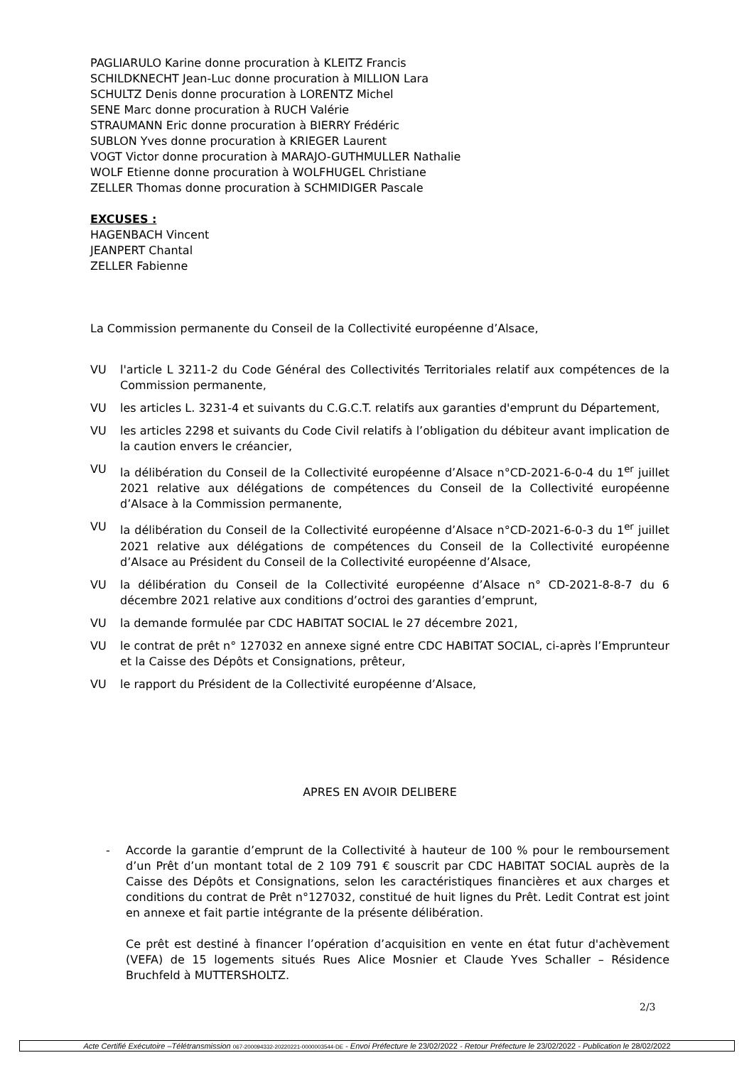PAGLIARULO Karine donne procuration à KLEITZ Francis
SCHILDKNECHT Jean-Luc donne procuration à MILLION Lara
SCHULTZ Denis donne procuration à LORENTZ Michel
SENE Marc donne procuration à RUCH Valérie
STRAUMANN Eric donne procuration à BIERRY Frédéric
SUBLON Yves donne procuration à KRIEGER Laurent
VOGT Victor donne procuration à MARAJO-GUTHMULLER Nathalie
WOLF Etienne donne procuration à WOLFHUGEL Christiane
ZELLER Thomas donne procuration à SCHMIDIGER Pascale
EXCUSES :
HAGENBACH Vincent
JEANPERT Chantal
ZELLER Fabienne
La Commission permanente du Conseil de la Collectivité européenne d’Alsace,
VU l'article L 3211-2 du Code Général des Collectivités Territoriales relatif aux compétences de la Commission permanente,
VU les articles L. 3231-4 et suivants du C.G.C.T. relatifs aux garanties d'emprunt du Département,
VU les articles 2298 et suivants du Code Civil relatifs à l’obligation du débiteur avant implication de la caution envers le créancier,
VU la délibération du Conseil de la Collectivité européenne d’Alsace n°CD-2021-6-0-4 du 1<sup>er</sup> juillet 2021 relative aux délégations de compétences du Conseil de la Collectivité européenne d’Alsace à la Commission permanente,
VU la délibération du Conseil de la Collectivité européenne d’Alsace n°CD-2021-6-0-3 du 1<sup>er</sup> juillet 2021 relative aux délégations de compétences du Conseil de la Collectivité européenne d’Alsace au Président du Conseil de la Collectivité européenne d’Alsace,
VU la délibération du Conseil de la Collectivité européenne d’Alsace n° CD-2021-8-8-7 du 6 décembre 2021 relative aux conditions d’octroi des garanties d’emprunt,
VU la demande formulée par CDC HABITAT SOCIAL le 27 décembre 2021,
VU le contrat de prêt n° 127032 en annexe signé entre CDC HABITAT SOCIAL, ci-après l’Emprunteur et la Caisse des Dépôts et Consignations, prêteur,
VU le rapport du Président de la Collectivité européenne d’Alsace,
APRES EN AVOIR DELIBERE
- Accorde la garantie d’emprunt de la Collectivité à hauteur de 100 % pour le remboursement d’un Prêt d’un montant total de 2 109 791 € souscrit par CDC HABITAT SOCIAL auprès de la Caisse des Dépôts et Consignations, selon les caractéristiques financières et aux charges et conditions du contrat de Prêt n°127032, constitué de huit lignes du Prêt. Ledit Contrat est joint en annexe et fait partie intégrante de la présente délibération.
Ce prêt est destiné à financer l’opération d’acquisition en vente en état futur d'achèvement (VEFA) de 15 logements situés Rues Alice Mosnier et Claude Yves Schaller – Résidence Bruchfeld à MUTTERSHOLTZ.
2/3
Acte Certifié Exécutoire –Télétransmission 067-200094332-20220221-0000003544-DE - Envoi Préfecture le 23/02/2022 - Retour Préfecture le 23/02/2022 - Publication le 28/02/2022